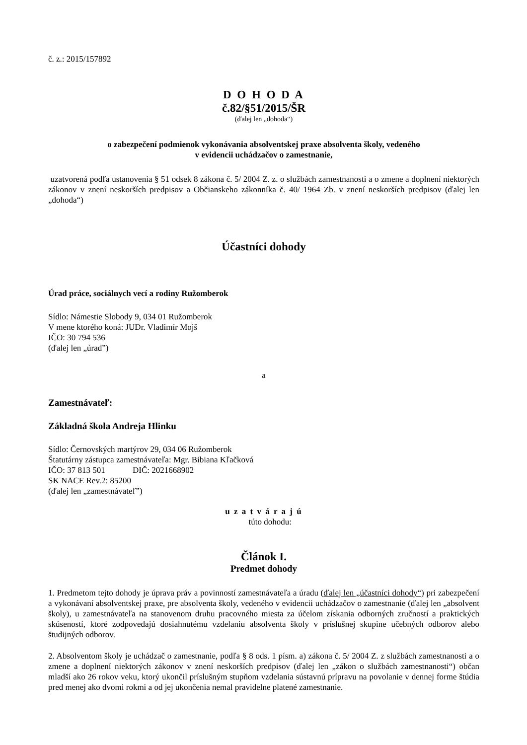č. z.: 2015/157892
D O H O D A
č.82/§51/2015/ŠR
(ďalej len „dohoda“)
o zabezpečení podmienok vykonávania absolventskej praxe absolventa školy, vedeného
v evidencii uchádzačov o zamestnanie,
uzatvorená podľa ustanovenia § 51 odsek 8 zákona č. 5/ 2004 Z. z. o službách zamestnanosti a o zmene a doplnení niektorých zákonov v znení neskorších predpisov a Občianskeho zákonníka č. 40/ 1964 Zb. v znení neskorších predpisov (ďalej len „dohoda“)
Účastníci dohody
Úrad práce, sociálnych vecí a rodiny Ružomberok
Sídlo: Námestie Slobody 9, 034 01 Ružomberok
V mene ktorého koná: JUDr. Vladimír Mojš
IČO: 30 794 536
(ďalej len „úrad”)
a
Zamestnávateľ:
Základná škola Andreja Hlinku
Sídlo: Černovských martýrov 29, 034 06 Ružomberok
Štatutárny zástupca zamestnávateľa: Mgr. Bibiana Kľačková
IČO: 37 813 501 DIČ: 2021668902
SK NACE Rev.2: 85200
(ďalej len „zamestnávateľ”)
u z a t v á r a j ú
túto dohodu:
Článok I.
Predmet dohody
1. Predmetom tejto dohody je úprava práv a povinností zamestnávateľa a úradu (ďalej len „účastníci dohody“) pri zabezpečení a vykonávaní absolventskej praxe, pre absolventa školy, vedeného v evidencii uchádzačov o zamestnanie (ďalej len „absolvent školy), u zamestnávateľa na stanovenom druhu pracovného miesta za účelom získania odborných zručností a praktických skúseností, ktoré zodpovedajú dosiahnutému vzdelaniu absolventa školy v príslušnej skupine učebných odborov alebo študijných odborov.
2. Absolventom školy je uchádzač o zamestnanie, podľa § 8 ods. 1 písm. a) zákona č. 5/ 2004 Z. z službách zamestnanosti a o zmene a doplnení niektorých zákonov v znení neskorších predpisov (ďalej len „zákon o službách zamestnanosti“) občan mladší ako 26 rokov veku, ktorý ukončil príslušným stupňom vzdelania sústavnú prípravu na povolanie v dennej forme štúdia pred menej ako dvomi rokmi a od jej ukončenia nemal pravidelne platené zamestnanie.